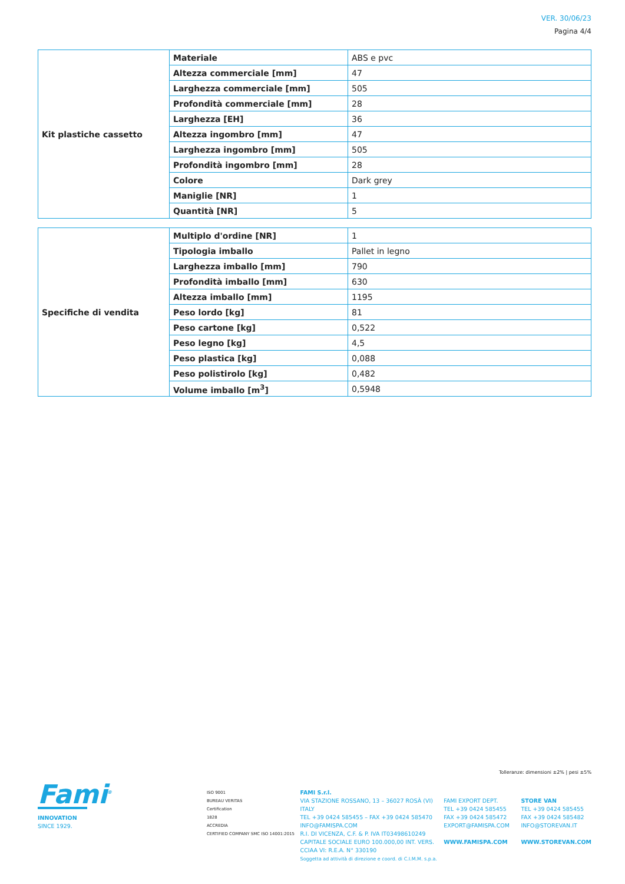VER. 30/06/23
Pagina 4/4
| Kit plastiche cassetto | Materiale | ABS e pvc |
| | Altezza commerciale [mm] | 47 |
| | Larghezza commerciale [mm] | 505 |
| | Profondità commerciale [mm] | 28 |
| | Larghezza [EH] | 36 |
| | Altezza ingombro [mm] | 47 |
| | Larghezza ingombro [mm] | 505 |
| | Profondità ingombro [mm] | 28 |
| | Colore | Dark grey |
| | Maniglie [NR] | 1 |
| | Quantità [NR] | 5 |
| Specifiche di vendita | Multiplo d'ordine [NR] | 1 |
| | Tipologia imballo | Pallet in legno |
| | Larghezza imballo [mm] | 790 |
| | Profondità imballo [mm] | 630 |
| | Altezza imballo [mm] | 1195 |
| | Peso lordo [kg] | 81 |
| | Peso cartone [kg] | 0,522 |
| | Peso legno [kg] | 4,5 |
| | Peso plastica [kg] | 0,088 |
| | Peso polistirolo [kg] | 0,482 |
| | Volume imballo [m<sup>3</sup>] | 0,5948 |
Tolleranze: dimensioni ±2% | pesi ±5%
Fami<sup>®</sup>
INNOVATION
SINCE 1929.
ISO 9001
BUREAU VERITAS
Certification
1828
ACCREDIA
CERTIFIED COMPANY SMC ISO 14001:2015
FAMI S.r.l.
VIA STAZIONE ROSSANO, 13 – 36027 ROSÀ (VI) ITALY
TEL +39 0424 585455 – FAX +39 0424 585470
INFO@FAMISPA.COM
R.I. DI VICENZA, C.F. & P. IVA IT03498610249
CAPITALE SOCIALE EURO 100.000,00 INT. VERS.
CCIAA VI: R.E.A. N° 330190
Soggetta ad attività di direzione e coord. di C.I.M.M. s.p.a.
FAMI EXPORT DEPT.
TEL +39 0424 585455
FAX +39 0424 585472
EXPORT@FAMISPA.COM
WWW.FAMISPA.COM
STORE VAN
TEL +39 0424 585455
FAX +39 0424 585482
INFO@STOREVAN.IT
WWW.STOREVAN.COM